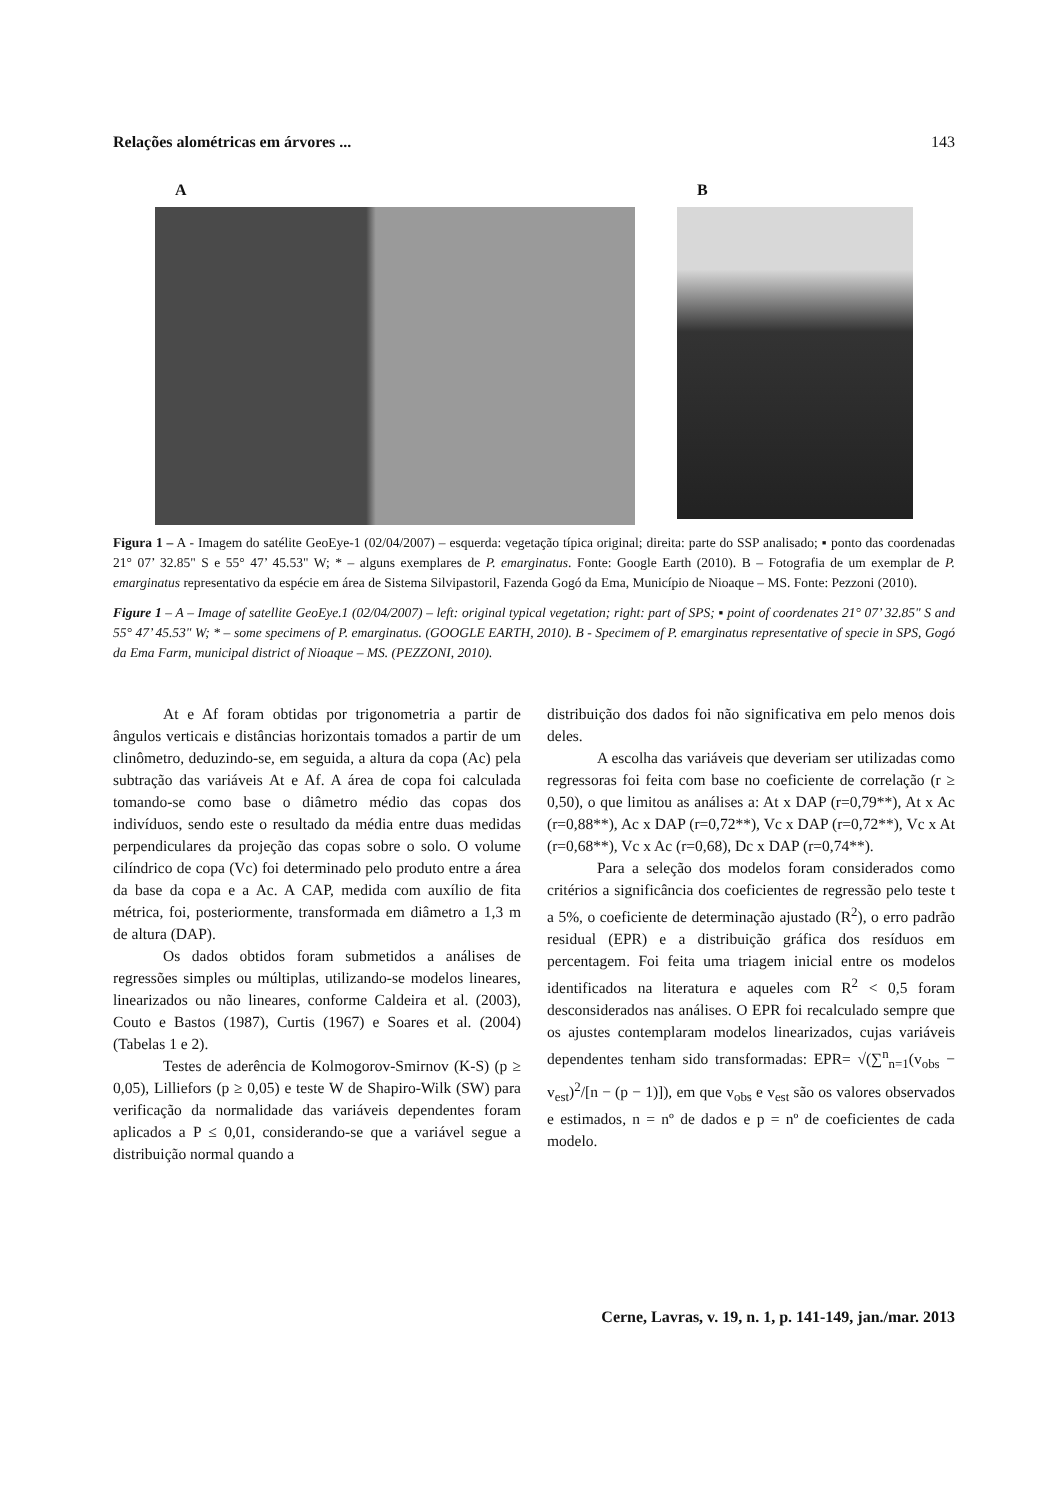Relações alométricas em árvores ... 143
A B
Figura 1 – A - Imagem do satélite GeoEye-1 (02/04/2007) – esquerda: vegetação típica original; direita: parte do SSP analisado; ▪ ponto das coordenadas 21° 07’ 32.85" S e 55° 47’ 45.53" W; * – alguns exemplares de P. emarginatus. Fonte: Google Earth (2010). B – Fotografia de um exemplar de P. emarginatus representativo da espécie em área de Sistema Silvipastoril, Fazenda Gogó da Ema, Município de Nioaque – MS. Fonte: Pezzoni (2010).
Figure 1 – A – Image of satellite GeoEye.1 (02/04/2007) – left: original typical vegetation; right: part of SPS; ▪ point of coordenates 21° 07’ 32.85" S and 55° 47’ 45.53" W; * – some specimens of P. emarginatus. (GOOGLE EARTH, 2010). B - Specimem of P. emarginatus representative of specie in SPS, Gogó da Ema Farm, municipal district of Nioaque – MS. (PEZZONI, 2010).
At e Af foram obtidas por trigonometria a partir de ângulos verticais e distâncias horizontais tomados a partir de um clinômetro, deduzindo-se, em seguida, a altura da copa (Ac) pela subtração das variáveis At e Af. A área de copa foi calculada tomando-se como base o diâmetro médio das copas dos indivíduos, sendo este o resultado da média entre duas medidas perpendiculares da projeção das copas sobre o solo. O volume cilíndrico de copa (Vc) foi determinado pelo produto entre a área da base da copa e a Ac. A CAP, medida com auxílio de fita métrica, foi, posteriormente, transformada em diâmetro a 1,3 m de altura (DAP).
Os dados obtidos foram submetidos a análises de regressões simples ou múltiplas, utilizando-se modelos lineares, linearizados ou não lineares, conforme Caldeira et al. (2003), Couto e Bastos (1987), Curtis (1967) e Soares et al. (2004) (Tabelas 1 e 2).
Testes de aderência de Kolmogorov-Smirnov (K-S) (p ≥ 0,05), Lilliefors (p ≥ 0,05) e teste W de Shapiro-Wilk (SW) para verificação da normalidade das variáveis dependentes foram aplicados a P ≤ 0,01, considerando-se que a variável segue a distribuição normal quando a
distribuição dos dados foi não significativa em pelo menos dois deles.
A escolha das variáveis que deveriam ser utilizadas como regressoras foi feita com base no coeficiente de correlação (r ≥ 0,50), o que limitou as análises a: At x DAP (r=0,79**), At x Ac (r=0,88**), Ac x DAP (r=0,72**), Vc x DAP (r=0,72**), Vc x At (r=0,68**), Vc x Ac (r=0,68), Dc x DAP (r=0,74**).
Para a seleção dos modelos foram considerados como critérios a significância dos coeficientes de regressão pelo teste t a 5%, o coeficiente de determinação ajustado (R<sup>2</sup>), o erro padrão residual (EPR) e a distribuição gráfica dos resíduos em percentagem. Foi feita uma triagem inicial entre os modelos identificados na literatura e aqueles com R<sup>2</sup> < 0,5 foram desconsiderados nas análises. O EPR foi recalculado sempre que os ajustes contemplaram modelos linearizados, cujas variáveis dependentes tenham sido transformadas: EPR= √(∑<sup>n</sup><sub>n=1</sub>(v<sub>obs</sub> − v<sub>est</sub>)<sup>2</sup>/[n − (p − 1)]), em que v<sub>obs</sub> e v<sub>est</sub> são os valores observados e estimados, n = nº de dados e p = nº de coeficientes de cada modelo.
Cerne, Lavras, v. 19, n. 1, p. 141-149, jan./mar. 2013